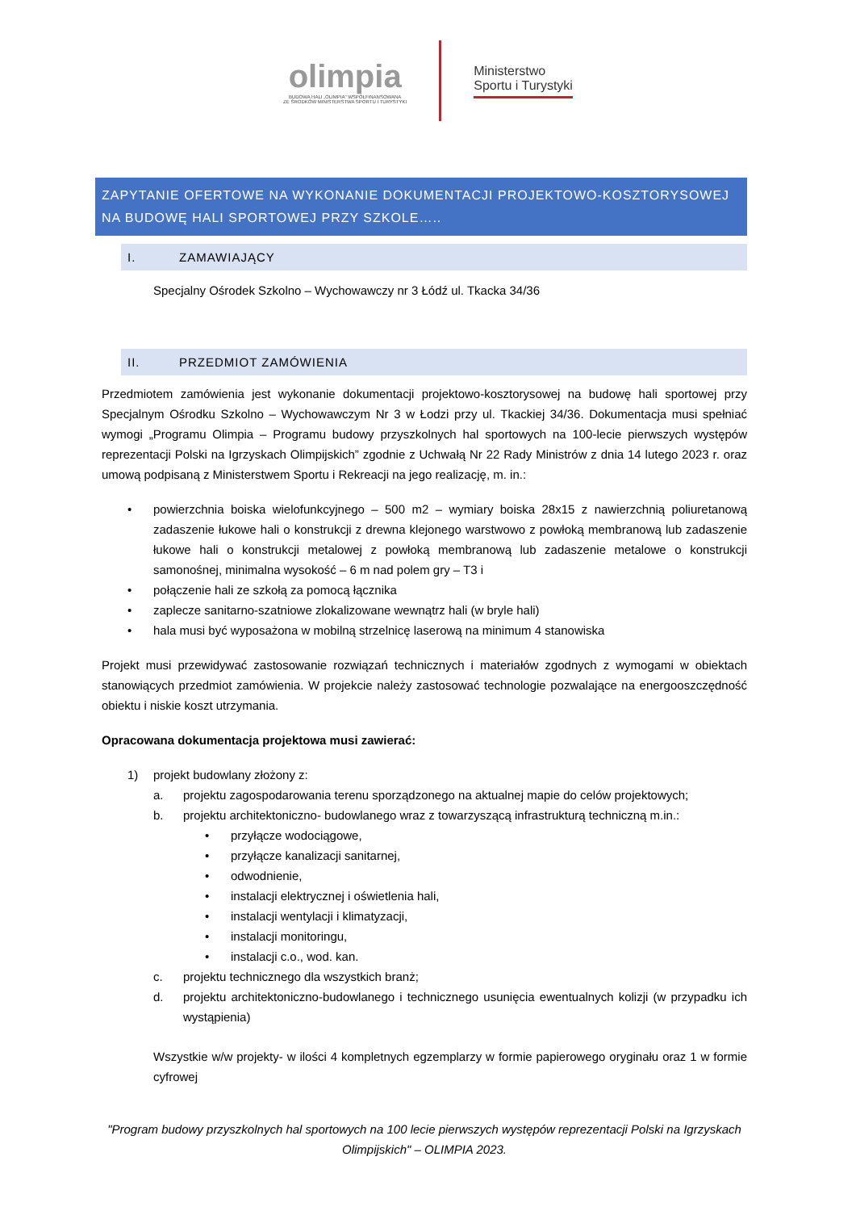olimpia
BUDOWA HALI „OLIMPIA" WSPÓŁFINANSOWANA
ZE ŚRODKÓW MINISTERSTWA SPORTU I TURYSTYKI
Ministerstwo
Sportu i Turystyki
ZAPYTANIE OFERTOWE NA WYKONANIE DOKUMENTACJI PROJEKTOWO-KOSZTORYSOWEJ NA BUDOWĘ HALI SPORTOWEJ PRZY SZKOLE…..
I. ZAMAWIAJĄCY
Specjalny Ośrodek Szkolno – Wychowawczy nr 3 Łódź ul. Tkacka 34/36
II. PRZEDMIOT ZAMÓWIENIA
Przedmiotem zamówienia jest wykonanie dokumentacji projektowo-kosztorysowej na budowę hali sportowej przy Specjalnym Ośrodku Szkolno – Wychowawczym Nr 3 w Łodzi przy ul. Tkackiej 34/36. Dokumentacja musi spełniać wymogi „Programu Olimpia – Programu budowy przyszkolnych hal sportowych na 100-lecie pierwszych występów reprezentacji Polski na Igrzyskach Olimpijskich” zgodnie z Uchwałą Nr 22 Rady Ministrów z dnia 14 lutego 2023 r. oraz umową podpisaną z Ministerstwem Sportu i Rekreacji na jego realizację, m. in.:
•
powierzchnia boiska wielofunkcyjnego – 500 m2 – wymiary boiska 28x15 z nawierzchnią poliuretanową zadaszenie łukowe hali o konstrukcji z drewna klejonego warstwowo z powłoką membranową lub zadaszenie łukowe hali o konstrukcji metalowej z powłoką membranową lub zadaszenie metalowe o konstrukcji samonośnej, minimalna wysokość – 6 m nad polem gry – T3 i
• połączenie hali ze szkołą za pomocą łącznika
• zaplecze sanitarno-szatniowe zlokalizowane wewnątrz hali (w bryle hali)
• hala musi być wyposażona w mobilną strzelnicę laserową na minimum 4 stanowiska
Projekt musi przewidywać zastosowanie rozwiązań technicznych i materiałów zgodnych z wymogami w obiektach stanowiących przedmiot zamówienia. W projekcie należy zastosować technologie pozwalające na energooszczędność obiektu i niskie koszt utrzymania.
Opracowana dokumentacja projektowa musi zawierać:
1) projekt budowlany złożony z:
a. projektu zagospodarowania terenu sporządzonego na aktualnej mapie do celów projektowych;
b. projektu architektoniczno- budowlanego wraz z towarzyszącą infrastrukturą techniczną m.in.:
• przyłącze wodociągowe,
• przyłącze kanalizacji sanitarnej,
• odwodnienie,
• instalacji elektrycznej i oświetlenia hali,
• instalacji wentylacji i klimatyzacji,
• instalacji monitoringu,
• instalacji c.o., wod. kan.
c. projektu technicznego dla wszystkich branż;
d.
projektu architektoniczno-budowlanego i technicznego usunięcia ewentualnych kolizji (w przypadku ich wystąpienia)
Wszystkie w/w projekty- w ilości 4 kompletnych egzemplarzy w formie papierowego oryginału oraz 1 w formie cyfrowej
"Program budowy przyszkolnych hal sportowych na 100 lecie pierwszych występów reprezentacji Polski na Igrzyskach Olimpijskich" – OLIMPIA 2023.